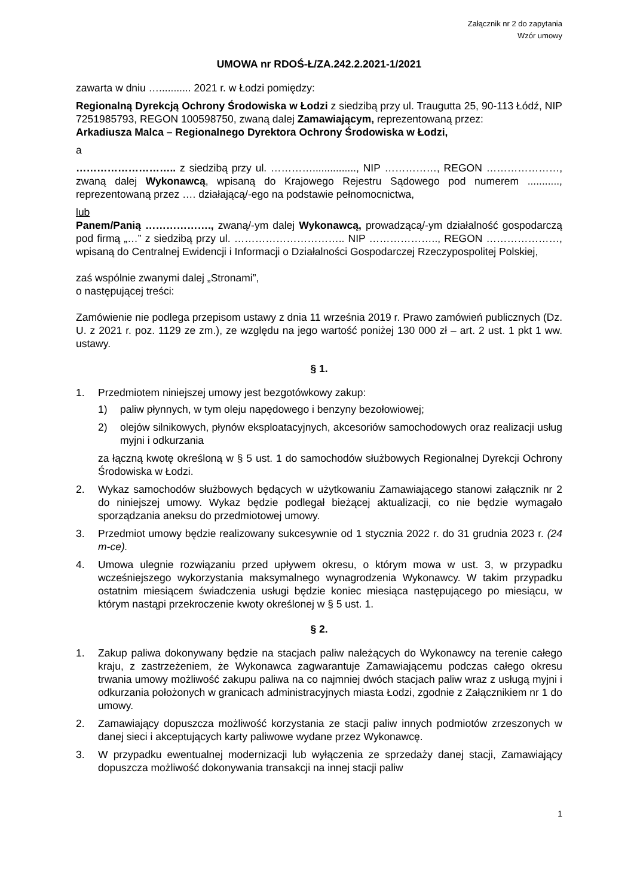Załącznik nr 2 do zapytania
Wzór umowy
UMOWA nr RDOŚ-Ł/ZA.242.2.2021-1/2021
zawarta w dniu …........... 2021 r. w Łodzi pomiędzy:
Regionalną Dyrekcją Ochrony Środowiska w Łodzi z siedzibą przy ul. Traugutta 25, 90-113 Łódź, NIP 7251985793, REGON 100598750, zwaną dalej Zamawiającym, reprezentowaną przez:
Arkadiusza Malca – Regionalnego Dyrektora Ochrony Środowiska w Łodzi,
a
……………………….. z siedzibą przy ul. …………..............., NIP ……………, REGON …………………, zwaną dalej Wykonawcą, wpisaną do Krajowego Rejestru Sądowego pod numerem ..........., reprezentowaną przez …. działającą/-ego na podstawie pełnomocnictwa,
lub
Panem/Panią ………………., zwaną/-ym dalej Wykonawcą, prowadzącą/-ym działalność gospodarczą pod firmą „…” z siedzibą przy ul. ………………………….. NIP ……………….., REGON …………………, wpisaną do Centralnej Ewidencji i Informacji o Działalności Gospodarczej Rzeczypospolitej Polskiej,
zaś wspólnie zwanymi dalej „Stronami”,
o następującej treści:
Zamówienie nie podlega przepisom ustawy z dnia 11 września 2019 r. Prawo zamówień publicznych (Dz. U. z 2021 r. poz. 1129 ze zm.), ze względu na jego wartość poniżej 130 000 zł – art. 2 ust. 1 pkt 1 ww. ustawy.
§ 1.
1. Przedmiotem niniejszej umowy jest bezgotówkowy zakup:
1) paliw płynnych, w tym oleju napędowego i benzyny bezołowiowej;
2) olejów silnikowych, płynów eksploatacyjnych, akcesoriów samochodowych oraz realizacji usług myjni i odkurzania
za łączną kwotę określoną w § 5 ust. 1 do samochodów służbowych Regionalnej Dyrekcji Ochrony Środowiska w Łodzi.
2. Wykaz samochodów służbowych będących w użytkowaniu Zamawiającego stanowi załącznik nr 2 do niniejszej umowy. Wykaz będzie podlegał bieżącej aktualizacji, co nie będzie wymagało sporządzania aneksu do przedmiotowej umowy.
3. Przedmiot umowy będzie realizowany sukcesywnie od 1 stycznia 2022 r. do 31 grudnia 2023 r. (24 m-ce).
4. Umowa ulegnie rozwiązaniu przed upływem okresu, o którym mowa w ust. 3, w przypadku wcześniejszego wykorzystania maksymalnego wynagrodzenia Wykonawcy. W takim przypadku ostatnim miesiącem świadczenia usługi będzie koniec miesiąca następującego po miesiącu, w którym nastąpi przekroczenie kwoty określonej w § 5 ust. 1.
§ 2.
1. Zakup paliwa dokonywany będzie na stacjach paliw należących do Wykonawcy na terenie całego kraju, z zastrzeżeniem, że Wykonawca zagwarantuje Zamawiającemu podczas całego okresu trwania umowy możliwość zakupu paliwa na co najmniej dwóch stacjach paliw wraz z usługą myjni i odkurzania położonych w granicach administracyjnych miasta Łodzi, zgodnie z Załącznikiem nr 1 do umowy.
2. Zamawiający dopuszcza możliwość korzystania ze stacji paliw innych podmiotów zrzeszonych w danej sieci i akceptujących karty paliwowe wydane przez Wykonawcę.
3. W przypadku ewentualnej modernizacji lub wyłączenia ze sprzedaży danej stacji, Zamawiający dopuszcza możliwość dokonywania transakcji na innej stacji paliw
1